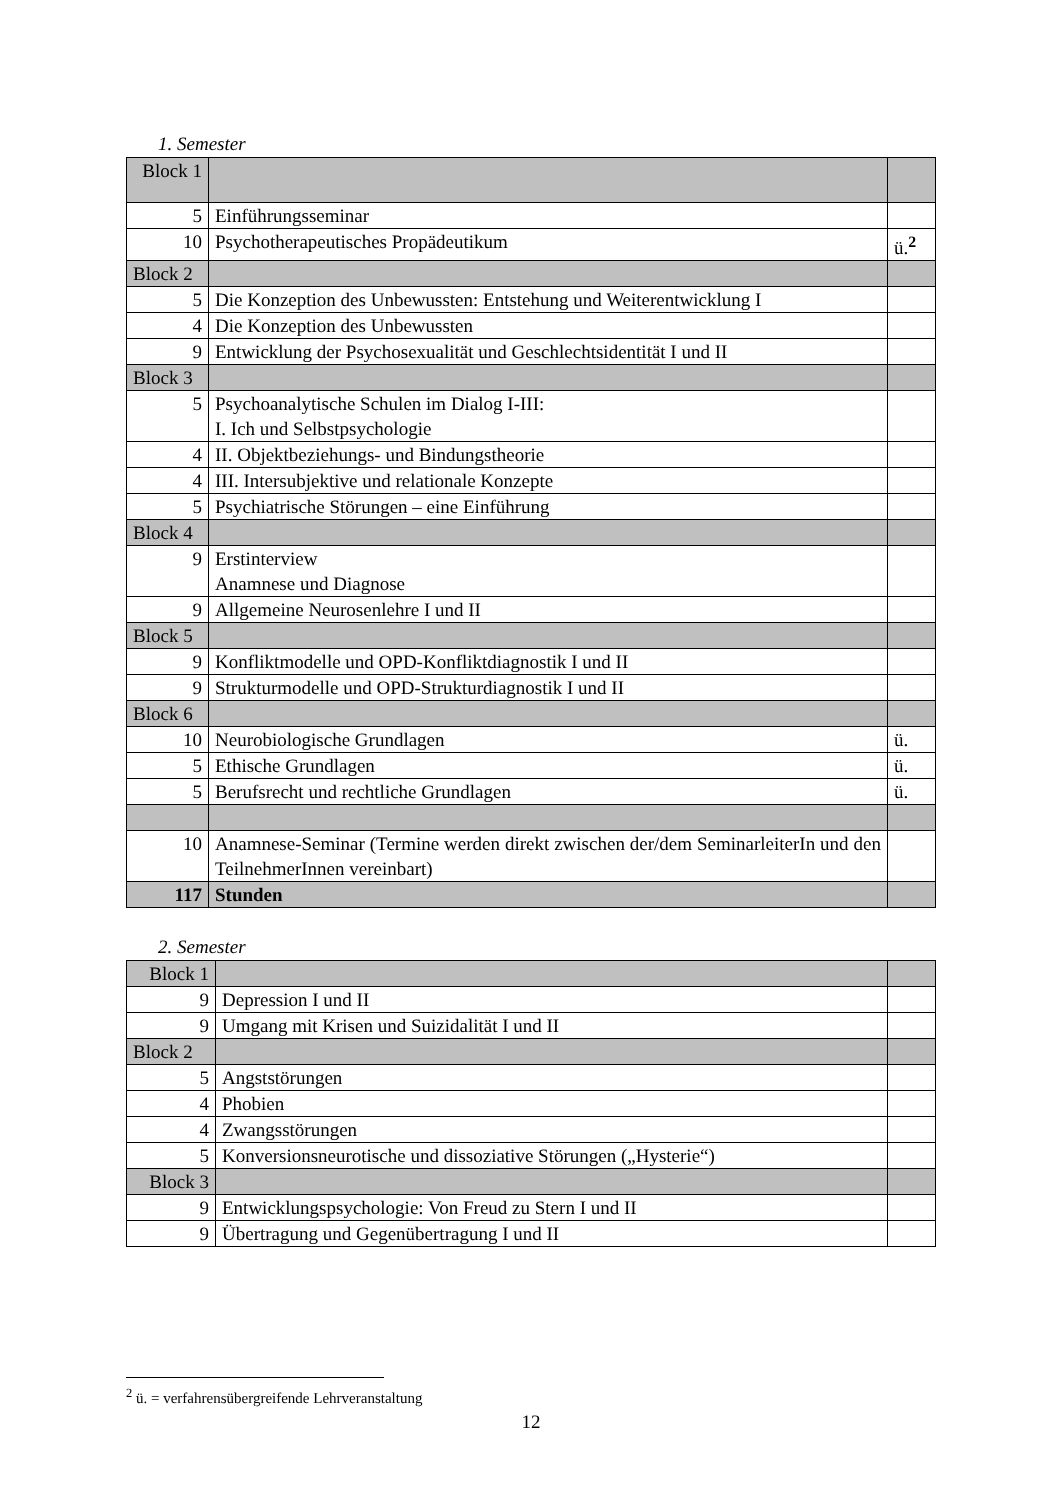1. Semester
| Block 1 | | |
| 5 | Einführungsseminar | |
| 10 | Psychotherapeutisches Propädeutikum | ü.<sup>2</sup> |
| Block 2 | | |
| 5 | Die Konzeption des Unbewussten: Entstehung und Weiterentwicklung I | |
| 4 | Die Konzeption des Unbewussten | |
| 9 | Entwicklung der Psychosexualität und Geschlechtsidentität I und II | |
| Block 3 | | |
| 5 | Psychoanalytische Schulen im Dialog I-III: I. Ich und Selbstpsychologie | |
| 4 | II. Objektbeziehungs- und Bindungstheorie | |
| 4 | III. Intersubjektive und relationale Konzepte | |
| 5 | Psychiatrische Störungen – eine Einführung | |
| Block 4 | | |
| 9 | Erstinterview Anamnese und Diagnose | |
| 9 | Allgemeine Neurosenlehre I und II | |
| Block 5 | | |
| 9 | Konfliktmodelle und OPD-Konfliktdiagnostik I und II | |
| 9 | Strukturmodelle und OPD-Strukturdiagnostik I und II | |
| Block 6 | | |
| 10 | Neurobiologische Grundlagen | ü. |
| 5 | Ethische Grundlagen | ü. |
| 5 | Berufsrecht und rechtliche Grundlagen | ü. |
| 10 | Anamnese-Seminar (Termine werden direkt zwischen der/dem SeminarleiterIn und den TeilnehmerInnen vereinbart) | |
| 117 | Stunden | |
2. Semester
| Block 1 | | |
| 9 | Depression I und II | |
| 9 | Umgang mit Krisen und Suizidalität I und II | |
| Block 2 | | |
| 5 | Angststörungen | |
| 4 | Phobien | |
| 4 | Zwangsstörungen | |
| 5 | Konversionsneurotische und dissoziative Störungen („Hysterie“) | |
| Block 3 | | |
| 9 | Entwicklungspsychologie: Von Freud zu Stern I und II | |
| 9 | Übertragung und Gegenübertragung I und II | |
<sup>2</sup> ü. = verfahrensübergreifende Lehrveranstaltung
12